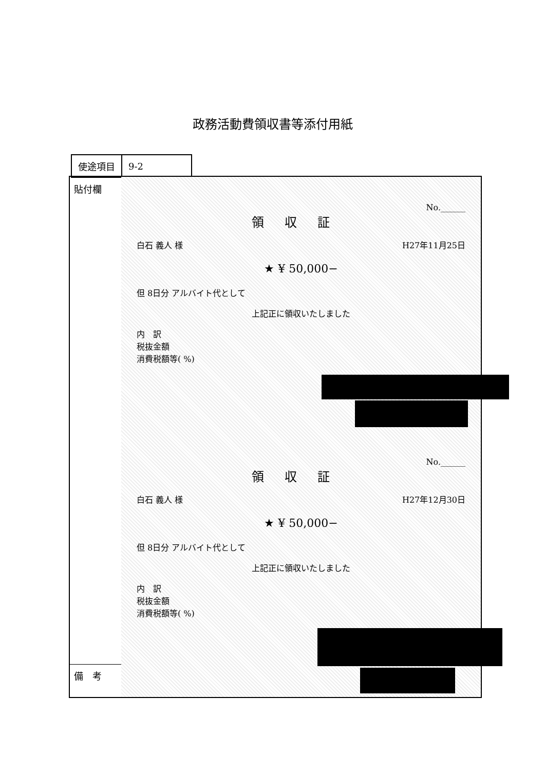政務活動費領収書等添付用紙
| 使途項目 | 9-2 |
貼付欄
備　考
No.______
領収証
白石 義人 様 H27年11月25日
★ ¥ 50,000−
但 8日分 アルバイト代として
上記正に領収いたしました
内　訳
税抜金額
消費税額等( %)
No.______
領収証
白石 義人 様 H27年12月30日
★ ¥ 50,000−
但 8日分 アルバイト代として
上記正に領収いたしました
内　訳
税抜金額
消費税額等( %)